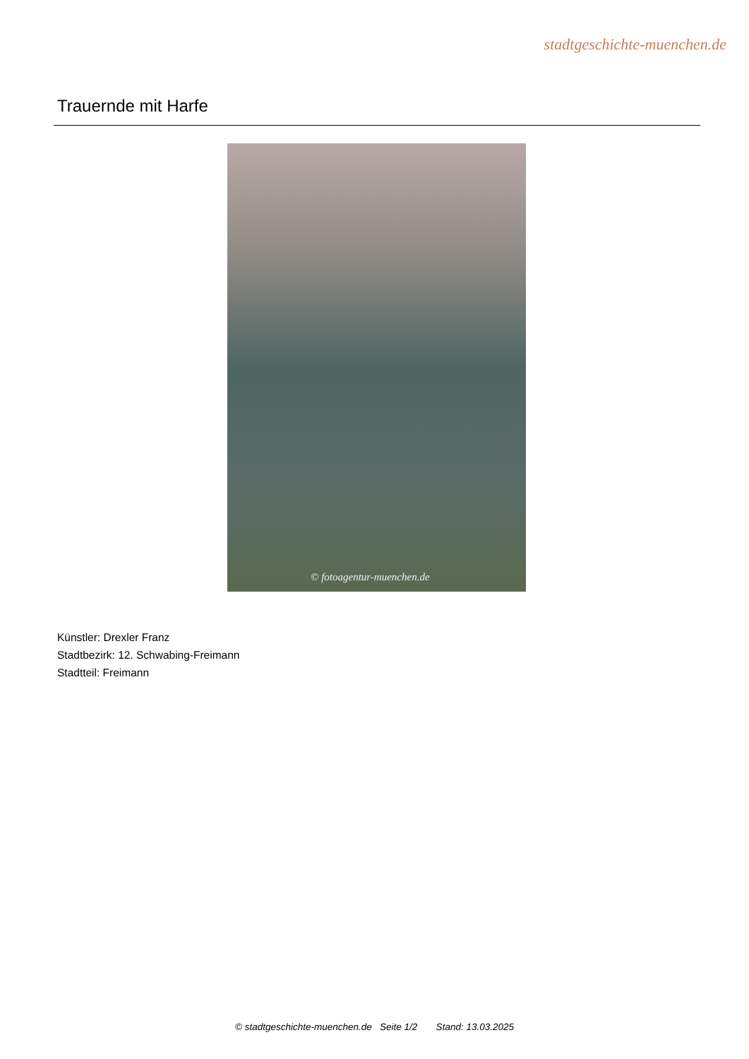stadtgeschichte-muenchen.de
Trauernde mit Harfe
© fotoagentur-muenchen.de
Künstler: Drexler Franz
Stadtbezirk: 12. Schwabing-Freimann
Stadtteil: Freimann
© stadtgeschichte-muenchen.de Seite 1/2 Stand: 13.03.2025